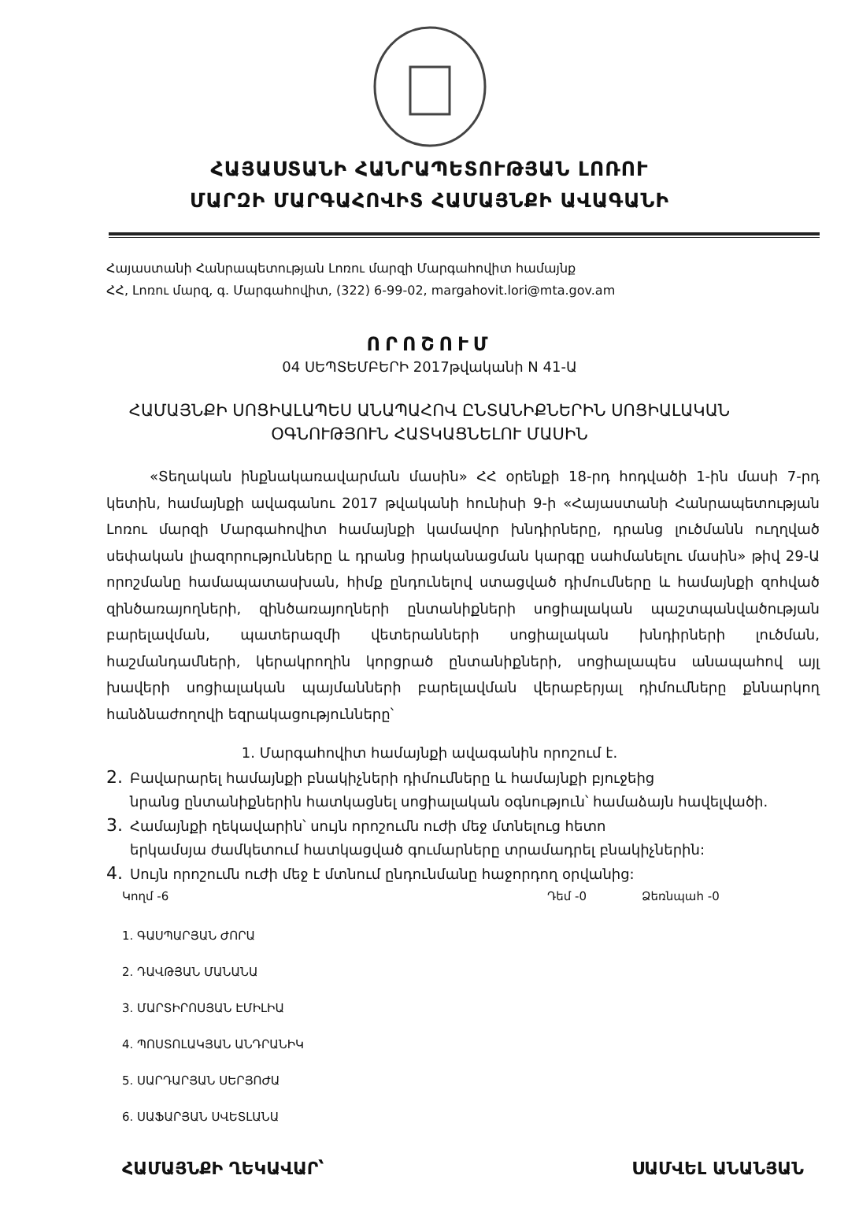ՀԱՅԱՍՏԱՆԻ ՀԱՆՐԱՊԵՏՈՒԹՅԱՆ ԼՈՌՈՒ
ՄԱՐԶԻ ՄԱՐԳԱՀՈՎԻՏ ՀԱՄԱՅՆՔԻ ԱՎԱԳԱՆԻ
Հայաստանի Հանրապետության Լոռու մարզի Մարգահովիտ համայնք
ՀՀ, Լոռու մարզ, գ. Մարգահովիտ, (322) 6-99-02, margahovit.lori@mta.gov.am
ՈՐՈՇՈՒՄ
04 ՍԵՊՏԵՄԲԵՐԻ 2017թվականի N 41-Ա
ՀԱՄԱՅՆՔԻ ՍՈՑԻԱԼԱՊԵՍ ԱՆԱՊԱՀՈՎ ԸՆՏԱՆԻՔՆԵՐԻՆ ՍՈՑԻԱԼԱԿԱՆ
ՕԳՆՈՒԹՅՈՒՆ ՀԱՏԿԱՑՆԵԼՈՒ ՄԱՍԻՆ
«Տեղական ինքնակառավարման մասին» ՀՀ օրենքի 18-րդ հոդվածի 1-ին մասի 7-րդ կետին, համայնքի ավագանու 2017 թվականի հունիսի 9-ի «Հայաստանի Հանրապետության Լոռու մարզի Մարգահովիտ համայնքի կամավոր խնդիրները, դրանց լուծմանն ուղղված սեփական լիազորությունները և դրանց իրականացման կարգը սահմանելու մասին» թիվ 29-Ա որոշմանը համապատասխան, հիմք ընդունելով ստացված դիմումները և համայնքի զոհված զինծառայողների, զինծառայողների ընտանիքների սոցիալական պաշտպանվածության բարելավման, պատերազմի վետերանների սոցիալական խնդիրների լուծման, հաշմանդամների, կերակրողին կորցրած ընտանիքների, սոցիալապես անապահով այլ խավերի սոցիալական պայմանների բարելավման վերաբերյալ դիմումները քննարկող հանձնաժողովի եզրակացությունները՝
1. Մարգահովիտ համայնքի ավագանին որոշում է.
2. Բավարարել համայնքի բնակիչների դիմումները և համայնքի բյուջեից
նրանց ընտանիքներին հատկացնել սոցիալական օգնություն՝ համաձայն հավելվածի.
3. Համայնքի ղեկավարին՝ սույն որոշումն ուժի մեջ մտնելուց հետո
երկամսյա ժամկետում հատկացված գումարները տրամադրել բնակիչներին:
4. Սույն որոշումն ուժի մեջ է մտնում ընդունմանը հաջորդող օրվանից:
Կողմ -6 Դեմ -0 Ձեռնպահ -0
1. ԳԱՍՊԱՐՅԱՆ ԺՈՐԱ
2. ԴԱՎԹՅԱՆ ՄԱՆԱՆԱ
3. ՄԱՐՏԻՐՈՍՅԱՆ ԷՄԻԼԻԱ
4. ՊՈՍՏՈԼԱԿՅԱՆ ԱՆԴՐԱՆԻԿ
5. ՍԱՐԴԱՐՅԱՆ ՍԵՐՅՈԺԱ
6. ՍԱՖԱՐՅԱՆ ՍՎԵՏԼԱՆԱ
ՀԱՄԱՅՆՔԻ ՂԵԿԱՎԱՐ՝ ՍԱՄՎԵԼ ԱՆԱՆՅԱՆ